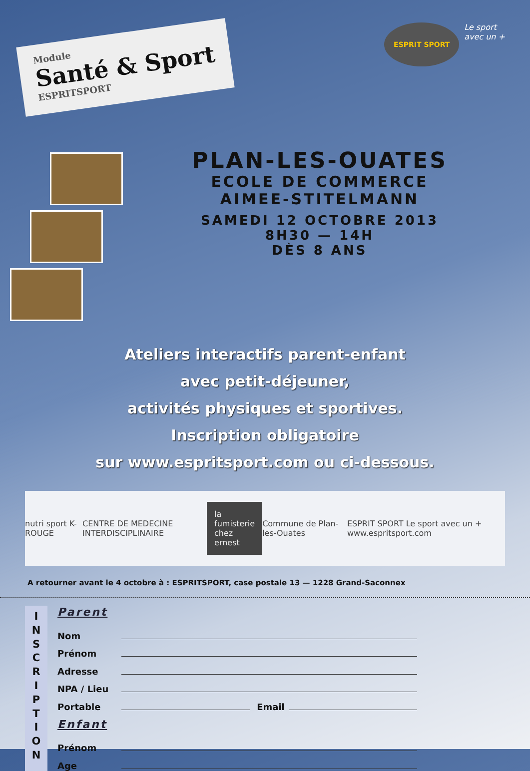Module
Santé & Sport
ESPRITSPORT
ESPRIT SPORT
Le sport
avec un +
PLAN-LES-OUATES
ECOLE DE COMMERCE
AIMEE-STITELMANN
SAMEDI 12 OCTOBRE 2013
8H30 — 14H
DÈS 8 ANS
Ateliers interactifs parent-enfant
avec petit-déjeuner,
activités physiques et sportives.
Inscription obligatoire
sur www.espritsport.com ou ci-dessous.
nutri sport K-ROUGE CENTRE DE MEDECINE INTERDISCIPLINAIRE la fumisterie
chez ernest Commune de Plan-les-Ouates ESPRIT SPORT Le sport avec un + www.espritsport.com
A retourner avant le 4 octobre à : ESPRITSPORT, case postale 13 — 1228 Grand-Saconnex
I
N
S
C
R
I
P
T
I
O
N
Parent
Nom
Prénom
Adresse
NPA / Lieu
Portable
Email
Enfant
Prénom
Age